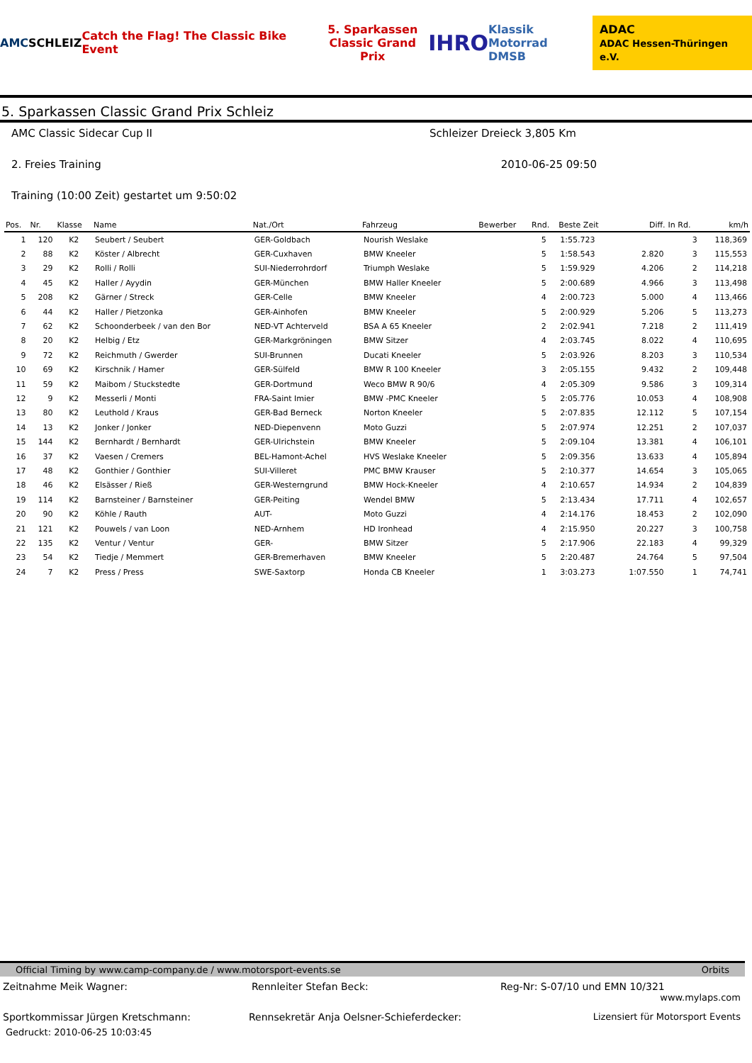AMC SCHLEIZ
Catch the Flag! The Classic Bike Event
5. Sparkassen
Classic Grand Prix
IHRO
Klassik Motorrad
DMSB
ADAC
ADAC Hessen-Thüringen e.V.
5. Sparkassen Classic Grand Prix Schleiz
AMC Classic Sidecar Cup II Schleizer Dreieck 3,805 Km
2. Freies Training 2010-06-25 09:50
Training (10:00 Zeit) gestartet um 9:50:02
| Pos. | Nr. | Klasse | Name | Nat./Ort | Fahrzeug | Bewerber | Rnd. | Beste Zeit | Diff. | In Rd. | km/h |
| --- | --- | --- | --- | --- | --- | --- | --- | --- | --- | --- | --- |
| 1 | 120 | K2 | Seubert / Seubert | GER-Goldbach | Nourish Weslake | | 5 | 1:55.723 | | 3 | 118,369 |
| 2 | 88 | K2 | Köster / Albrecht | GER-Cuxhaven | BMW Kneeler | | 5 | 1:58.543 | 2.820 | 3 | 115,553 |
| 3 | 29 | K2 | Rolli / Rolli | SUI-Niederrohrdorf | Triumph Weslake | | 5 | 1:59.929 | 4.206 | 2 | 114,218 |
| 4 | 45 | K2 | Haller / Ayydin | GER-München | BMW Haller Kneeler | | 5 | 2:00.689 | 4.966 | 3 | 113,498 |
| 5 | 208 | K2 | Gärner / Streck | GER-Celle | BMW Kneeler | | 4 | 2:00.723 | 5.000 | 4 | 113,466 |
| 6 | 44 | K2 | Haller / Pietzonka | GER-Ainhofen | BMW Kneeler | | 5 | 2:00.929 | 5.206 | 5 | 113,273 |
| 7 | 62 | K2 | Schoonderbeek / van den Bor | NED-VT Achterveld | BSA A 65 Kneeler | | 2 | 2:02.941 | 7.218 | 2 | 111,419 |
| 8 | 20 | K2 | Helbig / Etz | GER-Markgröningen | BMW Sitzer | | 4 | 2:03.745 | 8.022 | 4 | 110,695 |
| 9 | 72 | K2 | Reichmuth / Gwerder | SUI-Brunnen | Ducati Kneeler | | 5 | 2:03.926 | 8.203 | 3 | 110,534 |
| 10 | 69 | K2 | Kirschnik / Hamer | GER-Sülfeld | BMW R 100 Kneeler | | 3 | 2:05.155 | 9.432 | 2 | 109,448 |
| 11 | 59 | K2 | Maibom / Stuckstedte | GER-Dortmund | Weco BMW R 90/6 | | 4 | 2:05.309 | 9.586 | 3 | 109,314 |
| 12 | 9 | K2 | Messerli / Monti | FRA-Saint Imier | BMW -PMC Kneeler | | 5 | 2:05.776 | 10.053 | 4 | 108,908 |
| 13 | 80 | K2 | Leuthold / Kraus | GER-Bad Berneck | Norton Kneeler | | 5 | 2:07.835 | 12.112 | 5 | 107,154 |
| 14 | 13 | K2 | Jonker / Jonker | NED-Diepenvenn | Moto Guzzi | | 5 | 2:07.974 | 12.251 | 2 | 107,037 |
| 15 | 144 | K2 | Bernhardt / Bernhardt | GER-Ulrichstein | BMW Kneeler | | 5 | 2:09.104 | 13.381 | 4 | 106,101 |
| 16 | 37 | K2 | Vaesen / Cremers | BEL-Hamont-Achel | HVS Weslake Kneeler | | 5 | 2:09.356 | 13.633 | 4 | 105,894 |
| 17 | 48 | K2 | Gonthier / Gonthier | SUI-Villeret | PMC BMW Krauser | | 5 | 2:10.377 | 14.654 | 3 | 105,065 |
| 18 | 46 | K2 | Elsässer / Rieß | GER-Westerngrund | BMW Hock-Kneeler | | 4 | 2:10.657 | 14.934 | 2 | 104,839 |
| 19 | 114 | K2 | Barnsteiner / Barnsteiner | GER-Peiting | Wendel BMW | | 5 | 2:13.434 | 17.711 | 4 | 102,657 |
| 20 | 90 | K2 | Köhle / Rauth | AUT- | Moto Guzzi | | 4 | 2:14.176 | 18.453 | 2 | 102,090 |
| 21 | 121 | K2 | Pouwels / van Loon | NED-Arnhem | HD Ironhead | | 4 | 2:15.950 | 20.227 | 3 | 100,758 |
| 22 | 135 | K2 | Ventur / Ventur | GER- | BMW Sitzer | | 5 | 2:17.906 | 22.183 | 4 | 99,329 |
| 23 | 54 | K2 | Tiedje / Memmert | GER-Bremerhaven | BMW Kneeler | | 5 | 2:20.487 | 24.764 | 5 | 97,504 |
| 24 | 7 | K2 | Press / Press | SWE-Saxtorp | Honda CB Kneeler | | 1 | 3:03.273 | 1:07.550 | 1 | 74,741 |
Official Timing by www.camp-company.de / www.motorsport-events.se Orbits
Zeitnahme Meik Wagner: Rennleiter Stefan Beck: Reg-Nr: S-07/10 und EMN 10/321
www.mylaps.com
Sportkommissar Jürgen Kretschmann:
Rennsekretär Anja Oelsner-Schieferdecker:
Lizensiert für Motorsport Events
Gedruckt: 2010-06-25 10:03:45